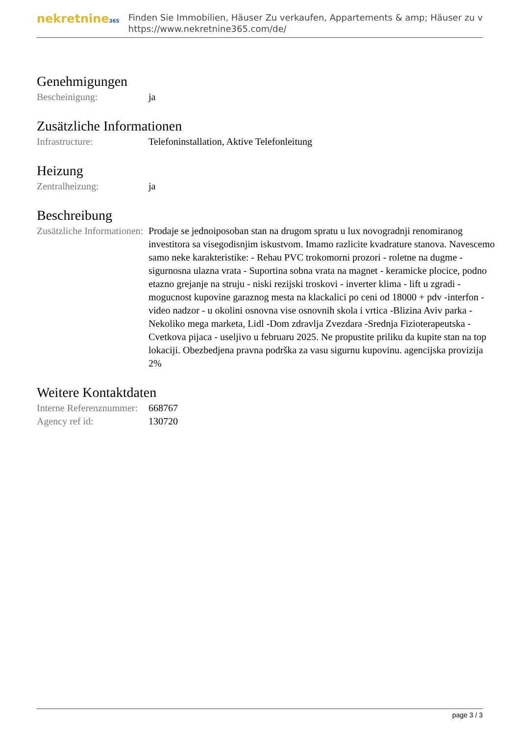nekretnine365
Finden Sie Immobilien, Häuser Zu verkaufen, Appartements & amp; Häuser zu v
https://www.nekretnine365.com/de/
Genehmigungen
| Bescheinigung: | ja |
Zusätzliche Informationen
| Infrastructure: | Telefoninstallation, Aktive Telefonleitung |
Heizung
| Zentralheizung: | ja |
Beschreibung
| Zusätzliche Informationen: | Prodaje se jednoiposoban stan na drugom spratu u lux novogradnji renomiranog investitora sa visegodisnjim iskustvom. Imamo razlicite kvadrature stanova. Navescemo samo neke karakteristike: - Rehau PVC trokomorni prozori - roletne na dugme - sigurnosna ulazna vrata - Suportina sobna vrata na magnet - keramicke plocice, podno etazno grejanje na struju - niski rezijski troskovi - inverter klima - lift u zgradi - mogucnost kupovine garaznog mesta na klackalici po ceni od 18000 + pdv -interfon -video nadzor - u okolini osnovna vise osnovnih skola i vrtica -Blizina Aviv parka -Nekoliko mega marketa, Lidl -Dom zdravlja Zvezdara -Srednja Fizioterapeutska -Cvetkova pijaca - useljivo u februaru 2025. Ne propustite priliku da kupite stan na top lokaciji. Obezbedjena pravna podrška za vasu sigurnu kupovinu. agencijska provizija 2% |
Weitere Kontaktdaten
| Interne Referenznummer: | 668767 |
| Agency ref id: | 130720 |
page 3 / 3